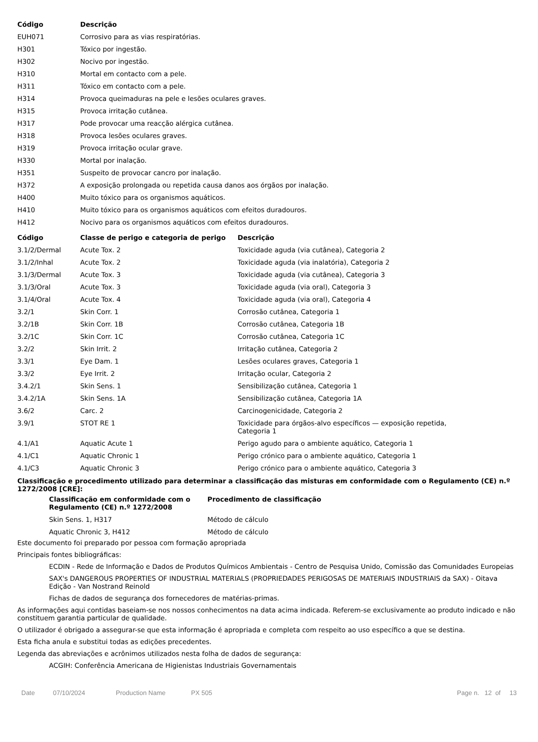| Código | Descrição |
| --- | --- |
| EUH071 | Corrosivo para as vias respiratórias. |
| H301 | Tóxico por ingestão. |
| H302 | Nocivo por ingestão. |
| H310 | Mortal em contacto com a pele. |
| H311 | Tóxico em contacto com a pele. |
| H314 | Provoca queimaduras na pele e lesões oculares graves. |
| H315 | Provoca irritação cutânea. |
| H317 | Pode provocar uma reacção alérgica cutânea. |
| H318 | Provoca lesões oculares graves. |
| H319 | Provoca irritação ocular grave. |
| H330 | Mortal por inalação. |
| H351 | Suspeito de provocar cancro por inalação. |
| H372 | A exposição prolongada ou repetida causa danos aos órgãos por inalação. |
| H400 | Muito tóxico para os organismos aquáticos. |
| H410 | Muito tóxico para os organismos aquáticos com efeitos duradouros. |
| H412 | Nocivo para os organismos aquáticos com efeitos duradouros. |
| Código | Classe de perigo e categoria de perigo | Descrição |
| --- | --- | --- |
| 3.1/2/Dermal | Acute Tox. 2 | Toxicidade aguda (via cutânea), Categoria 2 |
| 3.1/2/Inhal | Acute Tox. 2 | Toxicidade aguda (via inalatória), Categoria 2 |
| 3.1/3/Dermal | Acute Tox. 3 | Toxicidade aguda (via cutânea), Categoria 3 |
| 3.1/3/Oral | Acute Tox. 3 | Toxicidade aguda (via oral), Categoria 3 |
| 3.1/4/Oral | Acute Tox. 4 | Toxicidade aguda (via oral), Categoria 4 |
| 3.2/1 | Skin Corr. 1 | Corrosão cutânea, Categoria 1 |
| 3.2/1B | Skin Corr. 1B | Corrosão cutânea, Categoria 1B |
| 3.2/1C | Skin Corr. 1C | Corrosão cutânea, Categoria 1C |
| 3.2/2 | Skin Irrit. 2 | Irritação cutânea, Categoria 2 |
| 3.3/1 | Eye Dam. 1 | Lesões oculares graves, Categoria 1 |
| 3.3/2 | Eye Irrit. 2 | Irritação ocular, Categoria 2 |
| 3.4.2/1 | Skin Sens. 1 | Sensibilização cutânea, Categoria 1 |
| 3.4.2/1A | Skin Sens. 1A | Sensibilização cutânea, Categoria 1A |
| 3.6/2 | Carc. 2 | Carcinogenicidade, Categoria 2 |
| 3.9/1 | STOT RE 1 | Toxicidade para órgãos-alvo específicos — exposição repetida, Categoria 1 |
| 4.1/A1 | Aquatic Acute 1 | Perigo agudo para o ambiente aquático, Categoria 1 |
| 4.1/C1 | Aquatic Chronic 1 | Perigo crónico para o ambiente aquático, Categoria 1 |
| 4.1/C3 | Aquatic Chronic 3 | Perigo crónico para o ambiente aquático, Categoria 3 |
Classificação e procedimento utilizado para determinar a classificação das misturas em conformidade com o Regulamento (CE) n.º 1272/2008 [CRE]:
| Classificação em conformidade com o Regulamento (CE) n.º 1272/2008 | Procedimento de classificação |
| --- | --- |
| Skin Sens. 1, H317 | Método de cálculo |
| Aquatic Chronic 3, H412 | Método de cálculo |
Este documento foi preparado por pessoa com formação apropriada
Principais fontes bibliográficas:
ECDIN - Rede de Informação e Dados de Produtos Químicos Ambientais - Centro de Pesquisa Unido, Comissão das Comunidades Europeias
SAX's DANGEROUS PROPERTIES OF INDUSTRIAL MATERIALS (PROPRIEDADES PERIGOSAS DE MATERIAIS INDUSTRIAIS da SAX) - Oitava Edição - Van Nostrand Reinold
Fichas de dados de segurança dos fornecedores de matérias-primas.
As informações aqui contidas baseiam-se nos nossos conhecimentos na data acima indicada. Referem-se exclusivamente ao produto indicado e não constituem garantia particular de qualidade.
O utilizador é obrigado a assegurar-se que esta informação é apropriada e completa com respeito ao uso específico a que se destina.
Esta ficha anula e substitui todas as edições precedentes.
Legenda das abreviações e acrônimos utilizados nesta folha de dados de segurança:
ACGIH: Conferência Americana de Higienistas Industriais Governamentais
Date 07/10/2024 Production Name PX 505 Page n. 12 of 13